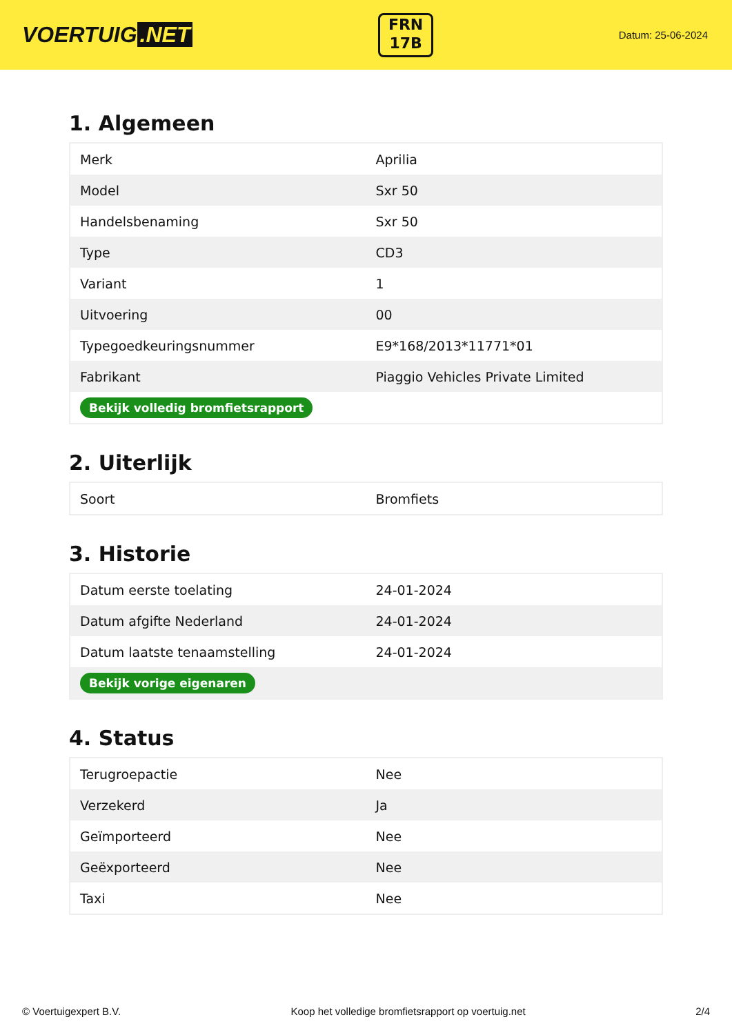VOERTUIG.NET
FRN
17B
Datum: 25-06-2024
1. Algemeen
| Merk | Aprilia |
| Model | Sxr 50 |
| Handelsbenaming | Sxr 50 |
| Type | CD3 |
| Variant | 1 |
| Uitvoering | 00 |
| Typegoedkeuringsnummer | E9*168/2013*11771*01 |
| Fabrikant | Piaggio Vehicles Private Limited |
| Bekijk volledig bromfietsrapport | |
2. Uiterlijk
| Soort | Bromfiets |
3. Historie
| Datum eerste toelating | 24-01-2024 |
| Datum afgifte Nederland | 24-01-2024 |
| Datum laatste tenaamstelling | 24-01-2024 |
| Bekijk vorige eigenaren | |
4. Status
| Terugroepactie | Nee |
| Verzekerd | Ja |
| Geïmporteerd | Nee |
| Geëxporteerd | Nee |
| Taxi | Nee |
© Voertuigexpert B.V. Koop het volledige bromfietsrapport op voertuig.net 2/4